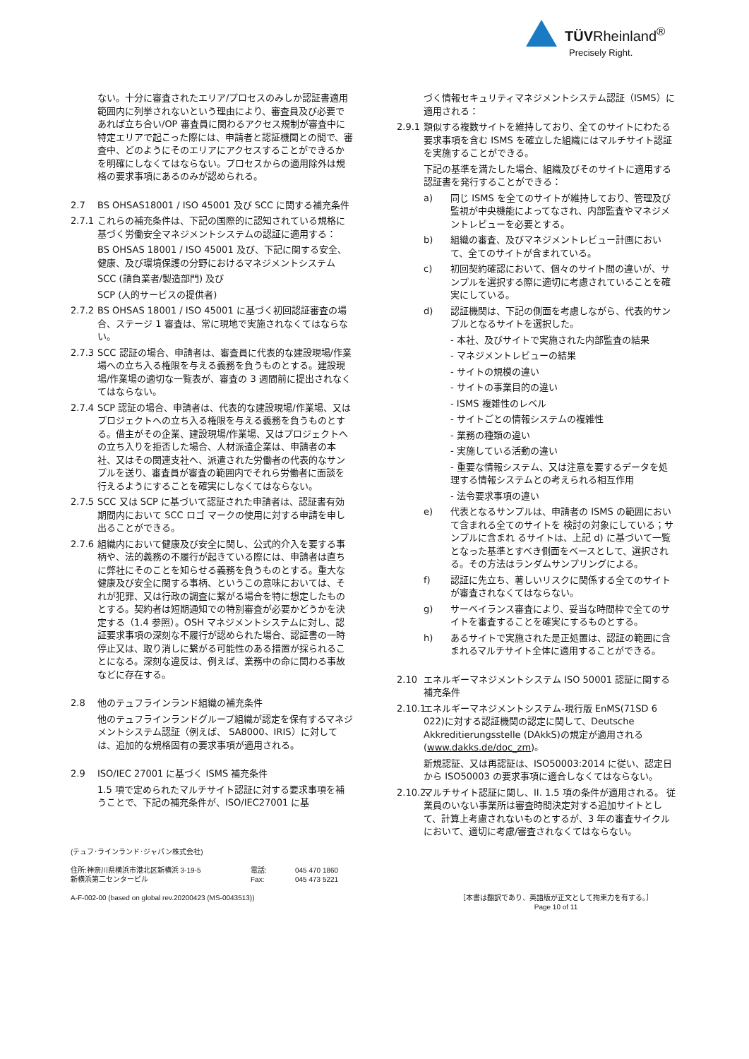TÜVRheinland<sup>®</sup>
Precisely Right.
ない。十分に審査されたエリア/プロセスのみしか認証書適用範囲内に列挙されないという理由により、審査員及び必要であれば立ち合い/OP 審査員に関わるアクセス規制が審査中に特定エリアで起こった際には、申請者と認証機関との間で、審査中、どのようにそのエリアにアクセスすることができるかを明確にしなくてはならない。プロセスからの適用除外は規格の要求事項にあるのみが認められる。
2.7 BS OHSAS18001 / ISO 45001 及び SCC に関する補充条件
2.7.1 これらの補充条件は、下記の国際的に認知されている規格に基づく労働安全マネジメントシステムの認証に適用する：
BS OHSAS 18001 / ISO 45001 及び、下記に関する安全、健康、及び環境保護の分野におけるマネジメントシステム
SCC (請負業者/製造部門) 及び
SCP (人的サービスの提供者)
2.7.2 BS OHSAS 18001 / ISO 45001 に基づく初回認証審査の場合、ステージ 1 審査は、常に現地で実施されなくてはならない。
2.7.3 SCC 認証の場合、申請者は、審査員に代表的な建設現場/作業場への立ち入る権限を与える義務を負うものとする。建設現場/作業場の適切な一覧表が、審査の 3 週間前に提出されなくてはならない。
2.7.4 SCP 認証の場合、申請者は、代表的な建設現場/作業場、又はプロジェクトへの立ち入る権限を与える義務を負うものとする。借主がその企業、建設現場/作業場、又はプロジェクトへの立ち入りを拒否した場合、人材派遣企業は、申請者の本社、又はその関連支社へ、派遣された労働者の代表的なサンプルを送り、審査員が審査の範囲内でそれら労働者に面談を行えるようにすることを確実にしなくてはならない。
2.7.5 SCC 又は SCP に基づいて認証された申請者は、認証書有効期間内において SCC ロゴ マークの使用に対する申請を申し出ることができる。
2.7.6 組織内において健康及び安全に関し、公式的介入を要する事柄や、法的義務の不履行が起きている際には、申請者は直ちに弊社にそのことを知らせる義務を負うものとする。重大な健康及び安全に関する事柄、というこの意味においては、それが犯罪、又は行政の調査に繋がる場合を特に想定したものとする。契約者は短期通知での特別審査が必要かどうかを決定する（1.4 参照）。OSH マネジメントシステムに対し、認証要求事項の深刻な不履行が認められた場合、認証書の一時停止又は、取り消しに繋がる可能性のある措置が採られることになる。深刻な違反は、例えば、業務中の命に関わる事故などに存在する。
2.8 他のテュフラインランド組織の補充条件
他のテュフラインランドグループ組織が認定を保有するマネジメントシステム認証（例えば、 SA8000、IRIS）に対しては、追加的な規格固有の要求事項が適用される。
2.9 ISO/IEC 27001 に基づく ISMS 補充条件
1.5 項で定められたマルチサイト認証に対する要求事項を補うことで、下記の補充条件が、ISO/IEC27001 に基
づく情報セキュリティマネジメントシステム認証（ISMS）に適用される：
2.9.1 類似する複数サイトを維持しており、全てのサイトにわたる要求事項を含む ISMS を確立した組織にはマルチサイト認証を実施することができる。
下記の基準を満たした場合、組織及びそのサイトに適用する認証書を発行することができる：
a) 同じ ISMS を全てのサイトが維持しており、管理及び監視が中央機能によってなされ、内部監査やマネジメントレビューを必要とする。
b) 組織の審査、及びマネジメントレビュー計画において、全てのサイトが含まれている。
c) 初回契約確認において、個々のサイト間の違いが、サンプルを選択する際に適切に考慮されていることを確実にしている。
d) 認証機関は、下記の側面を考慮しながら、代表的サンプルとなるサイトを選択した。
- 本社、及びサイトで実施された内部監査の結果
- マネジメントレビューの結果
- サイトの規模の違い
- サイトの事業目的の違い
- ISMS 複雑性のレベル
- サイトごとの情報システムの複雑性
- 業務の種類の違い
- 実施している活動の違い
- 重要な情報システム、又は注意を要するデータを処理する情報システムとの考えられる相互作用
- 法令要求事項の違い
e) 代表となるサンプルは、申請者の ISMS の範囲において含まれる全てのサイトを 検討の対象にしている；サンプルに含まれ るサイトは、上記 d) に基づいて一覧となった基準とすべき側面をベースとして、選択される。その方法はランダムサンプリングによる。
f) 認証に先立ち、著しいリスクに関係する全てのサイトが審査されなくてはならない。
g) サーベイランス審査により、妥当な時間枠で全てのサイトを審査することを確実にするものとする。
h) あるサイトで実施された是正処置は、認証の範囲に含まれるマルチサイト全体に適用することができる。
2.10 エネルギーマネジメントシステム ISO 50001 認証に関する補充条件
2.10.1 エネルギーマネジメントシステム-現行版 EnMS(71SD 6 022)に対する認証機関の認定に関して、Deutsche Akkreditierungsstelle (DAkkS)の規定が適用される (www.dakks.de/doc_zm)。
新規認証、又は再認証は、ISO50003:2014 に従い、認定日から ISO50003 の要求事項に適合しなくてはならない。
2.10.2. マルチサイト認証に関し、II. 1.5 項の条件が適用される。 従業員のいない事業所は審査時間決定対する追加サイトとして、計算上考慮されないものとするが、3 年の審査サイクルにおいて、適切に考慮/審査されなくてはならない。
(テュフ･ラインランド･ジャパン株式会社)
住所:神奈川県横浜市港北区新横浜 3-19-5
新横浜第二センタービル 電話:
Fax: 045 470 1860
045 473 5221
A-F-002-00 (based on global rev.20200423 (MS-0043513)) ［本書は翻訳であり、英語版が正文として拘束力を有する。］
Page 10 of 11